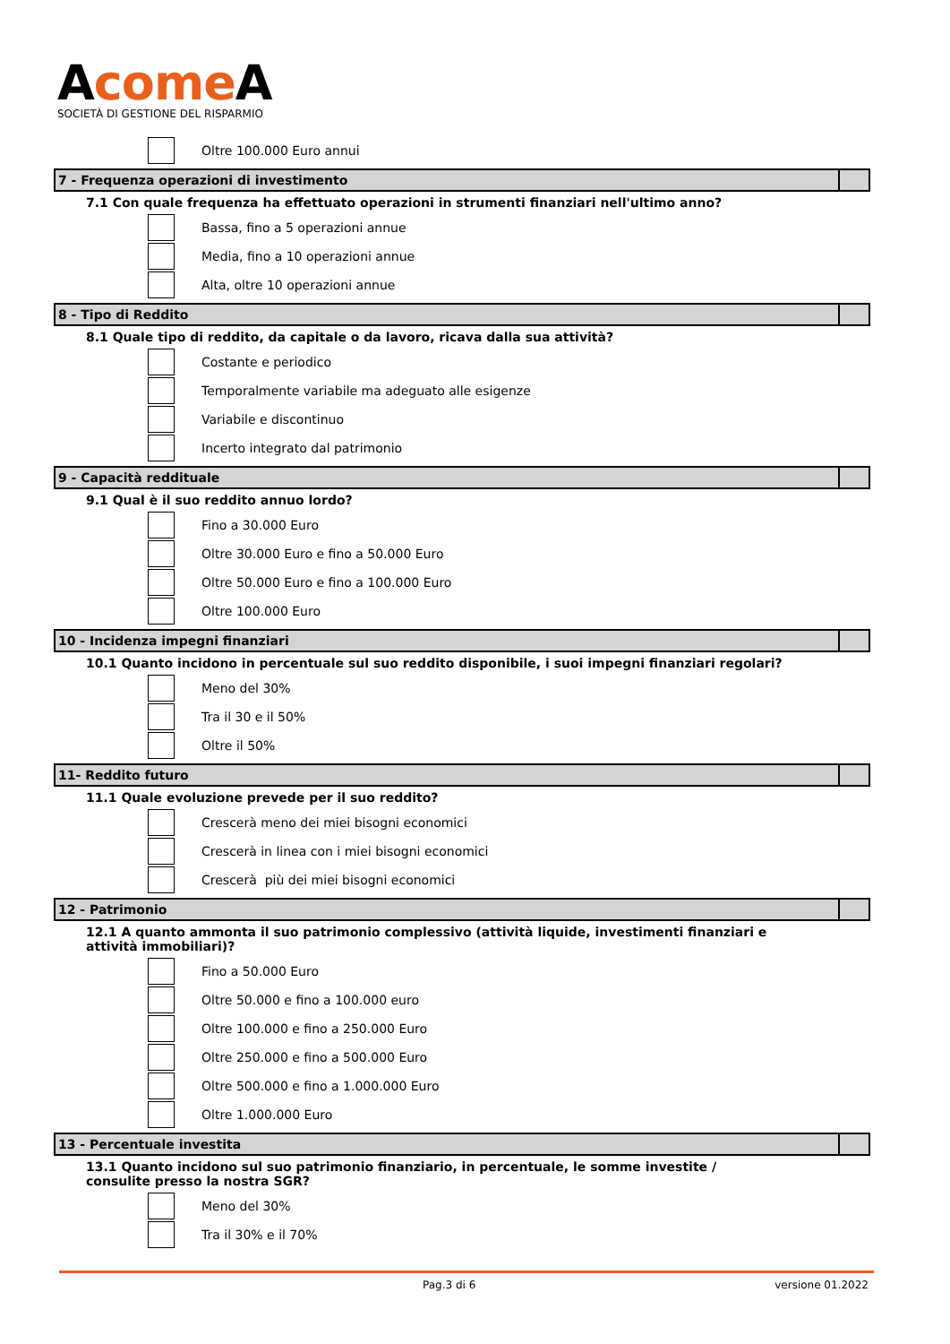Acome A
SOCIETÀ DI GESTIONE DEL RISPARMIO
Oltre 100.000 Euro annui
7 - Frequenza operazioni di investimento
7.1 Con quale frequenza ha effettuato operazioni in strumenti finanziari nell'ultimo anno?
Bassa, fino a 5 operazioni annue
Media, fino a 10 operazioni annue
Alta, oltre 10 operazioni annue
8 - Tipo di Reddito
8.1 Quale tipo di reddito, da capitale o da lavoro, ricava dalla sua attività?
Costante e periodico
Temporalmente variabile ma adeguato alle esigenze
Variabile e discontinuo
Incerto integrato dal patrimonio
9 - Capacità reddituale
9.1 Qual è il suo reddito annuo lordo?
Fino a 30.000 Euro
Oltre 30.000 Euro e fino a 50.000 Euro
Oltre 50.000 Euro e fino a 100.000 Euro
Oltre 100.000 Euro
10 - Incidenza impegni finanziari
10.1 Quanto incidono in percentuale sul suo reddito disponibile, i suoi impegni finanziari regolari?
Meno del 30%
Tra il 30 e il 50%
Oltre il 50%
11- Reddito futuro
11.1 Quale evoluzione prevede per il suo reddito?
Crescerà meno dei miei bisogni economici
Crescerà in linea con i miei bisogni economici
Crescerà più dei miei bisogni economici
12 - Patrimonio
12.1 A quanto ammonta il suo patrimonio complessivo (attività liquide, investimenti finanziari e attività immobiliari)?
Fino a 50.000 Euro
Oltre 50.000 e fino a 100.000 euro
Oltre 100.000 e fino a 250.000 Euro
Oltre 250.000 e fino a 500.000 Euro
Oltre 500.000 e fino a 1.000.000 Euro
Oltre 1.000.000 Euro
13 - Percentuale investita
13.1 Quanto incidono sul suo patrimonio finanziario, in percentuale, le somme investite / consulite presso la nostra SGR?
Meno del 30%
Tra il 30% e il 70%
Pag.3 di 6 versione 01.2022